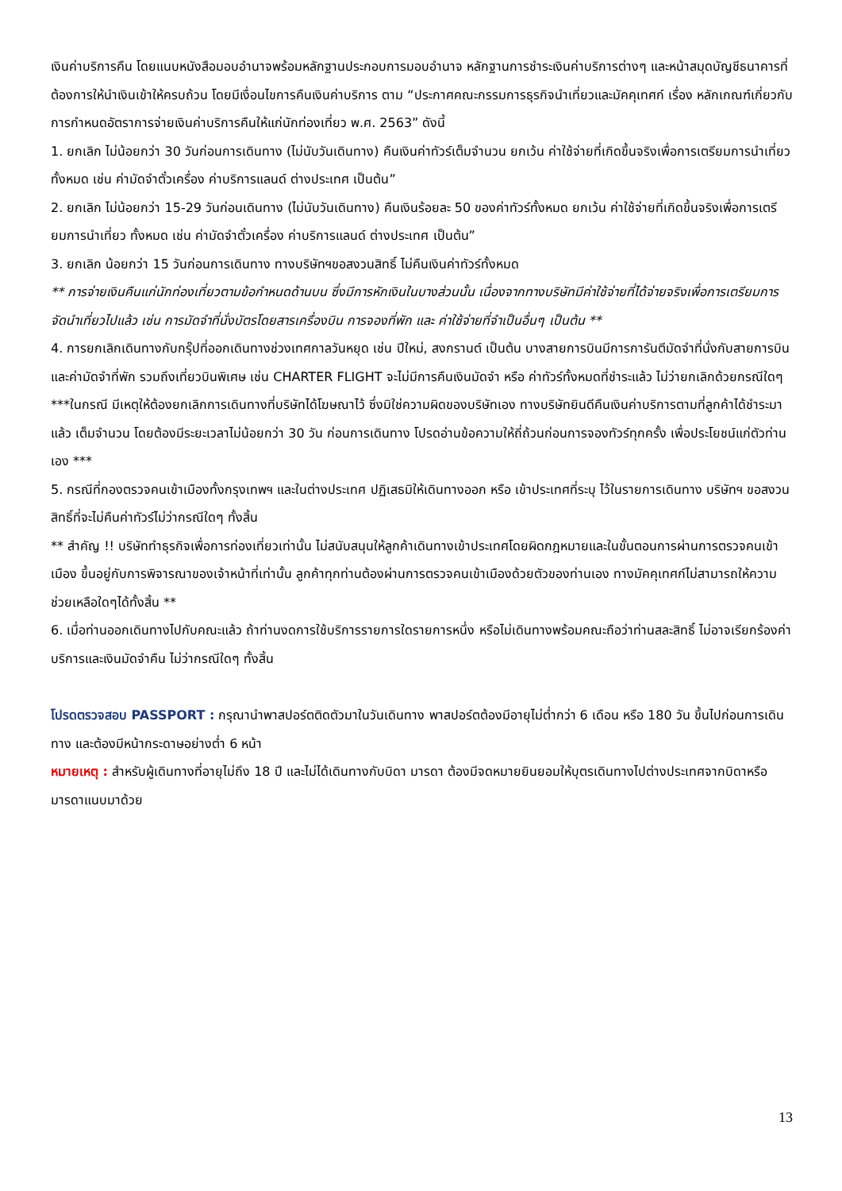เงินค่าบริการคืน โดยแนบหนังสือมอบอำนาจพร้อมหลักฐานประกอบการมอบอำนาจ หลักฐานการชำระเงินค่าบริการต่างๆ และหน้าสมุดบัญชีธนาคารที่ต้องการให้นำเงินเข้าให้ครบถ้วน โดยมีเงื่อนไขการคืนเงินค่าบริการ ตาม “ประกาศคณะกรรมการธุรกิจนำเที่ยวและมัคคุเทศก์ เรื่อง หลักเกณฑ์เกี่ยวกับการกำหนดอัตราการจ่ายเงินค่าบริการคืนให้แก่นักท่องเที่ยว พ.ศ. 2563” ดังนี้
1. ยกเลิก ไม่น้อยกว่า 30 วันก่อนการเดินทาง (ไม่นับวันเดินทาง) คืนเงินค่าทัวร์เต็มจำนวน ยกเว้น ค่าใช้จ่ายที่เกิดขึ้นจริงเพื่อการเตรียมการนำเที่ยว ทั้งหมด เช่น ค่ามัดจำตั๋วเครื่อง ค่าบริการแลนด์ ต่างประเทศ เป็นต้น”
2. ยกเลิก ไม่น้อยกว่า 15-29 วันก่อนเดินทาง (ไม่นับวันเดินทาง) คืนเงินร้อยละ 50 ของค่าทัวร์ทั้งหมด ยกเว้น ค่าใช้จ่ายที่เกิดขึ้นจริงเพื่อการเตรียมการนำเที่ยว ทั้งหมด เช่น ค่ามัดจำตั๋วเครื่อง ค่าบริการแลนด์ ต่างประเทศ เป็นต้น”
3. ยกเลิก น้อยกว่า 15 วันก่อนการเดินทาง ทางบริษัทฯขอสงวนสิทธิ์ ไม่คืนเงินค่าทัวร์ทั้งหมด
** การจ่ายเงินคืนแก่นักท่องเที่ยวตามข้อกำหนดด้านบน ซึ่งมีการหักเงินในบางส่วนนั้น เนื่องจากทางบริษัทมีค่าใช้จ่ายที่ได้จ่ายจริงเพื่อการเตรียมการจัดนำเที่ยวไปแล้ว เช่น การมัดจำที่นั่งบัตรโดยสารเครื่องบิน การจองที่พัก และ ค่าใช้จ่ายที่จำเป็นอื่นๆ เป็นต้น **
4. การยกเลิกเดินทางกับกรุ๊ปที่ออกเดินทางช่วงเทศกาลวันหยุด เช่น ปีใหม่, สงกรานต์ เป็นต้น บางสายการบินมีการการันตีมัดจำที่นั่งกับสายการบินและค่ามัดจำที่พัก รวมถึงเที่ยวบินพิเศษ เช่น CHARTER FLIGHT จะไม่มีการคืนเงินมัดจำ หรือ ค่าทัวร์ทั้งหมดที่ชำระแล้ว ไม่ว่ายกเลิกด้วยกรณีใดๆ
***ในกรณี มีเหตุให้ต้องยกเลิกการเดินทางที่บริษัทได้โฆษณาไว้ ซึ่งมิใช่ความผิดของบริษัทเอง ทางบริษัทยินดีคืนเงินค่าบริการตามที่ลูกค้าได้ชำระมาแล้ว เต็มจำนวน โดยต้องมีระยะเวลาไม่น้อยกว่า 30 วัน ก่อนการเดินทาง โปรดอ่านข้อความให้ถี่ถ้วนก่อนการจองทัวร์ทุกครั้ง เพื่อประโยชน์แก่ตัวท่านเอง ***
5. กรณีที่กองตรวจคนเข้าเมืองทั้งกรุงเทพฯ และในต่างประเทศ ปฏิเสธมิให้เดินทางออก หรือ เข้าประเทศที่ระบุ ไว้ในรายการเดินทาง บริษัทฯ ขอสงวนสิทธิ์ที่จะไม่คืนค่าทัวร์ไม่ว่ากรณีใดๆ ทั้งสิ้น
** สำคัญ !! บริษัททำธุรกิจเพื่อการท่องเที่ยวเท่านั้น ไม่สนับสนุนให้ลูกค้าเดินทางเข้าประเทศโดยผิดกฎหมายและในขั้นตอนการผ่านการตรวจคนเข้าเมือง ขึ้นอยู่กับการพิจารณาของเจ้าหน้าที่เท่านั้น ลูกค้าทุกท่านต้องผ่านการตรวจคนเข้าเมืองด้วยตัวของท่านเอง ทางมัคคุเทศก์ไม่สามารถให้ความช่วยเหลือใดๆได้ทั้งสิ้น **
6. เมื่อท่านออกเดินทางไปกับคณะแล้ว ถ้าท่านงดการใช้บริการรายการใดรายการหนึ่ง หรือไม่เดินทางพร้อมคณะถือว่าท่านสละสิทธิ์ ไม่อาจเรียกร้องค่าบริการและเงินมัดจำคืน ไม่ว่ากรณีใดๆ ทั้งสิ้น
โปรดตรวจสอบ PASSPORT : กรุณานำพาสปอร์ตติดตัวมาในวันเดินทาง พาสปอร์ตต้องมีอายุไม่ต่ำกว่า 6 เดือน หรือ 180 วัน ขึ้นไปก่อนการเดินทาง และต้องมีหน้ากระดาษอย่างต่ำ 6 หน้า
หมายเหตุ : สำหรับผู้เดินทางที่อายุไม่ถึง 18 ปี และไม่ได้เดินทางกับบิดา มารดา ต้องมีจดหมายยินยอมให้บุตรเดินทางไปต่างประเทศจากบิดาหรือมารดาแนบมาด้วย
13